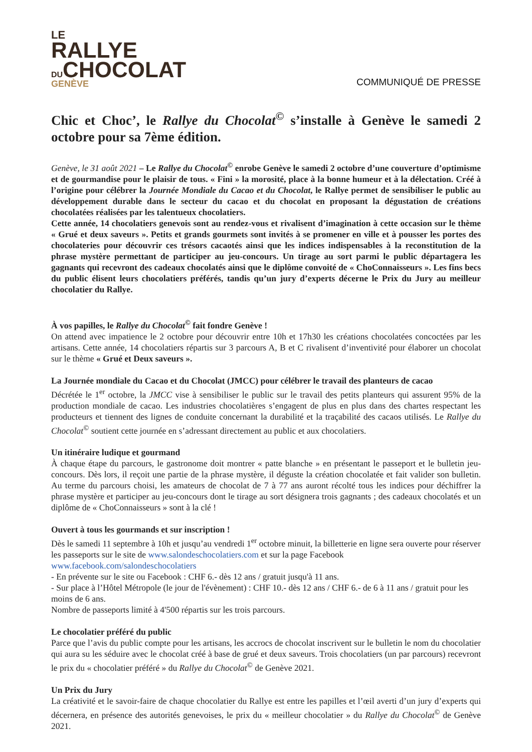LE
RALLYE
DUCHOCOLAT
GENÈVE
COMMUNIQUÉ DE PRESSE
Chic et Choc’, le Rallye du Chocolat<sup>©</sup> s’installe à Genève le samedi 2 octobre pour sa 7ème édition.
Genève, le 31 août 2021 – Le Rallye du Chocolat<sup>©</sup> enrobe Genève le samedi 2 octobre d’une couverture d’optimisme et de gourmandise pour le plaisir de tous. « Fini » la morosité, place à la bonne humeur et à la délectation. Créé à l’origine pour célébrer la Journée Mondiale du Cacao et du Chocolat, le Rallye permet de sensibiliser le public au développement durable dans le secteur du cacao et du chocolat en proposant la dégustation de créations chocolatées réalisées par les talentueux chocolatiers.
Cette année, 14 chocolatiers genevois sont au rendez-vous et rivalisent d’imagination à cette occasion sur le thème « Grué et deux saveurs ». Petits et grands gourmets sont invités à se promener en ville et à pousser les portes des chocolateries pour découvrir ces trésors cacaotés ainsi que les indices indispensables à la reconstitution de la phrase mystère permettant de participer au jeu-concours. Un tirage au sort parmi le public départagera les gagnants qui recevront des cadeaux chocolatés ainsi que le diplôme convoité de « ChoConnaisseurs ». Les fins becs du public élisent leurs chocolatiers préférés, tandis qu’un jury d’experts décerne le Prix du Jury au meilleur chocolatier du Rallye.
À vos papilles, le Rallye du Chocolat<sup>©</sup> fait fondre Genève !
On attend avec impatience le 2 octobre pour découvrir entre 10h et 17h30 les créations chocolatées concoctées par les artisans. Cette année, 14 chocolatiers répartis sur 3 parcours A, B et C rivalisent d’inventivité pour élaborer un chocolat sur le thème « Grué et Deux saveurs ».
La Journée mondiale du Cacao et du Chocolat (JMCC) pour célébrer le travail des planteurs de cacao
Décrétée le 1<sup>er</sup> octobre, la JMCC vise à sensibiliser le public sur le travail des petits planteurs qui assurent 95% de la production mondiale de cacao. Les industries chocolatières s’engagent de plus en plus dans des chartes respectant les producteurs et tiennent des lignes de conduite concernant la durabilité et la traçabilité des cacaos utilisés. Le Rallye du Chocolat<sup>©</sup> soutient cette journée en s’adressant directement au public et aux chocolatiers.
Un itinéraire ludique et gourmand
À chaque étape du parcours, le gastronome doit montrer « patte blanche » en présentant le passeport et le bulletin jeu-concours. Dès lors, il reçoit une partie de la phrase mystère, il déguste la création chocolatée et fait valider son bulletin. Au terme du parcours choisi, les amateurs de chocolat de 7 à 77 ans auront récolté tous les indices pour déchiffrer la phrase mystère et participer au jeu-concours dont le tirage au sort désignera trois gagnants ; des cadeaux chocolatés et un diplôme de « ChoConnaisseurs » sont à la clé !
Ouvert à tous les gourmands et sur inscription !
Dès le samedi 11 septembre à 10h et jusqu’au vendredi 1<sup>er</sup> octobre minuit, la billetterie en ligne sera ouverte pour réserver les passeports sur le site de www.salondeschocolatiers.com et sur la page Facebook www.facebook.com/salondeschocolatiers
- En prévente sur le site ou Facebook : CHF 6.- dès 12 ans / gratuit jusqu'à 11 ans.
- Sur place à l’Hôtel Métropole (le jour de l'évènement) : CHF 10.- dès 12 ans / CHF 6.- de 6 à 11 ans / gratuit pour les moins de 6 ans.
Nombre de passeports limité à 4'500 répartis sur les trois parcours.
Le chocolatier préféré du public
Parce que l’avis du public compte pour les artisans, les accrocs de chocolat inscrivent sur le bulletin le nom du chocolatier qui aura su les séduire avec le chocolat créé à base de grué et deux saveurs. Trois chocolatiers (un par parcours) recevront le prix du « chocolatier préféré » du Rallye du Chocolat<sup>©</sup> de Genève 2021.
Un Prix du Jury
La créativité et le savoir-faire de chaque chocolatier du Rallye est entre les papilles et l’œil averti d’un jury d’experts qui décernera, en présence des autorités genevoises, le prix du « meilleur chocolatier » du Rallye du Chocolat<sup>©</sup> de Genève 2021.